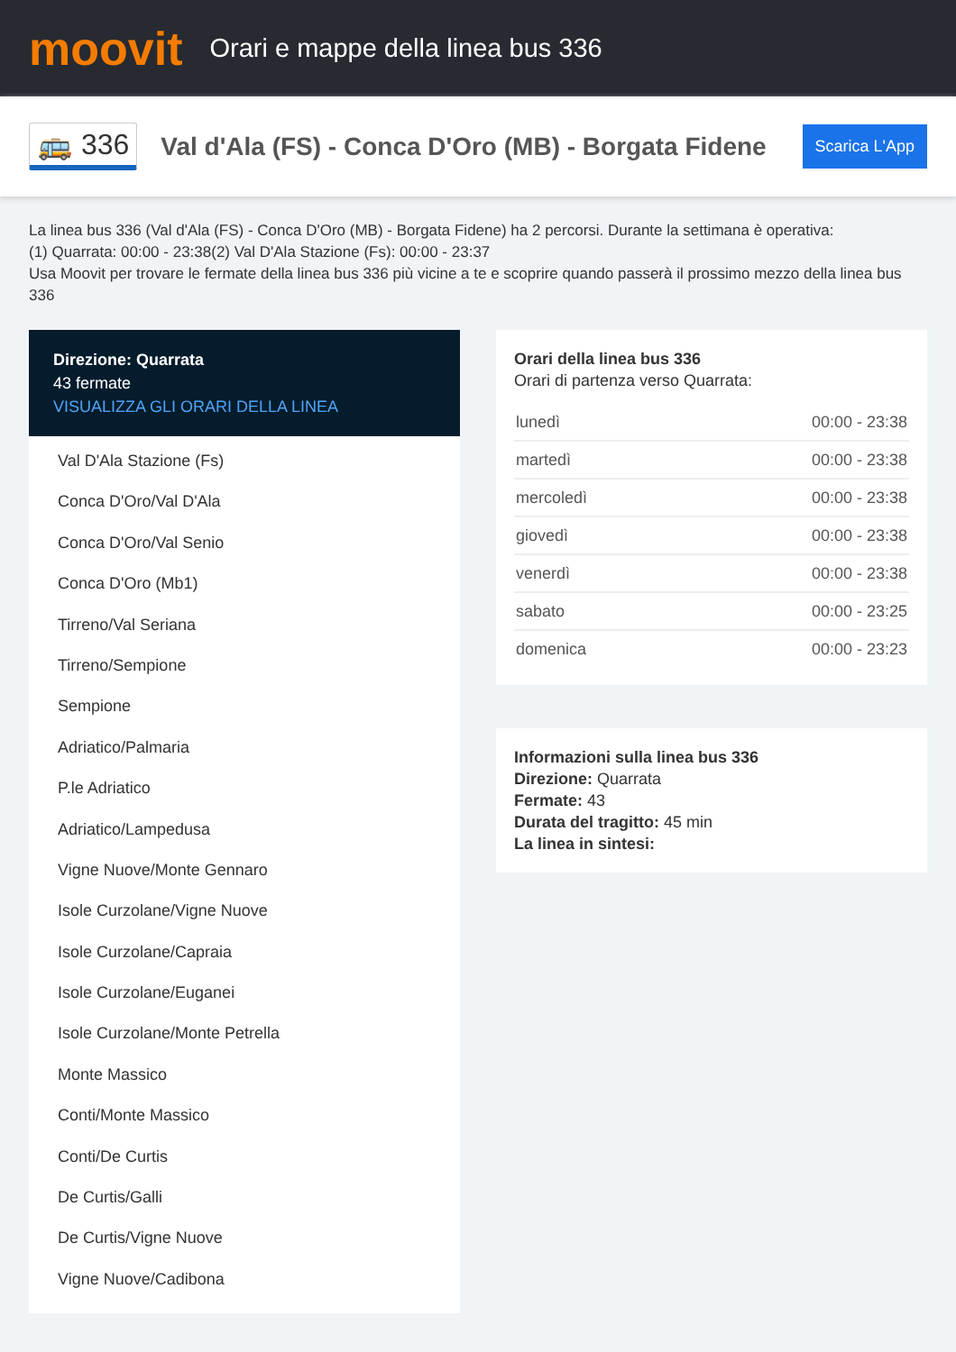moovit
Orari e mappe della linea bus 336
🚌 336
Val d'Ala (FS) - Conca D'Oro (MB) - Borgata Fidene
Scarica L'App
La linea bus 336 (Val d'Ala (FS) - Conca D'Oro (MB) - Borgata Fidene) ha 2 percorsi. Durante la settimana è operativa:
(1) Quarrata: 00:00 - 23:38(2) Val D'Ala Stazione (Fs): 00:00 - 23:37
Usa Moovit per trovare le fermate della linea bus 336 più vicine a te e scoprire quando passerà il prossimo mezzo della linea bus 336
Direzione: Quarrata
43 fermate
VISUALIZZA GLI ORARI DELLA LINEA
Val D'Ala Stazione (Fs)
Conca D'Oro/Val D'Ala
Conca D'Oro/Val Senio
Conca D'Oro (Mb1)
Tirreno/Val Seriana
Tirreno/Sempione
Sempione
Adriatico/Palmaria
P.le Adriatico
Adriatico/Lampedusa
Vigne Nuove/Monte Gennaro
Isole Curzolane/Vigne Nuove
Isole Curzolane/Capraia
Isole Curzolane/Euganei
Isole Curzolane/Monte Petrella
Monte Massico
Conti/Monte Massico
Conti/De Curtis
De Curtis/Galli
De Curtis/Vigne Nuove
Vigne Nuove/Cadibona
Orari della linea bus 336
Orari di partenza verso Quarrata:
| lunedì | 00:00 - 23:38 |
| martedì | 00:00 - 23:38 |
| mercoledì | 00:00 - 23:38 |
| giovedì | 00:00 - 23:38 |
| venerdì | 00:00 - 23:38 |
| sabato | 00:00 - 23:25 |
| domenica | 00:00 - 23:23 |
Informazioni sulla linea bus 336
Direzione: Quarrata
Fermate: 43
Durata del tragitto: 45 min
La linea in sintesi: